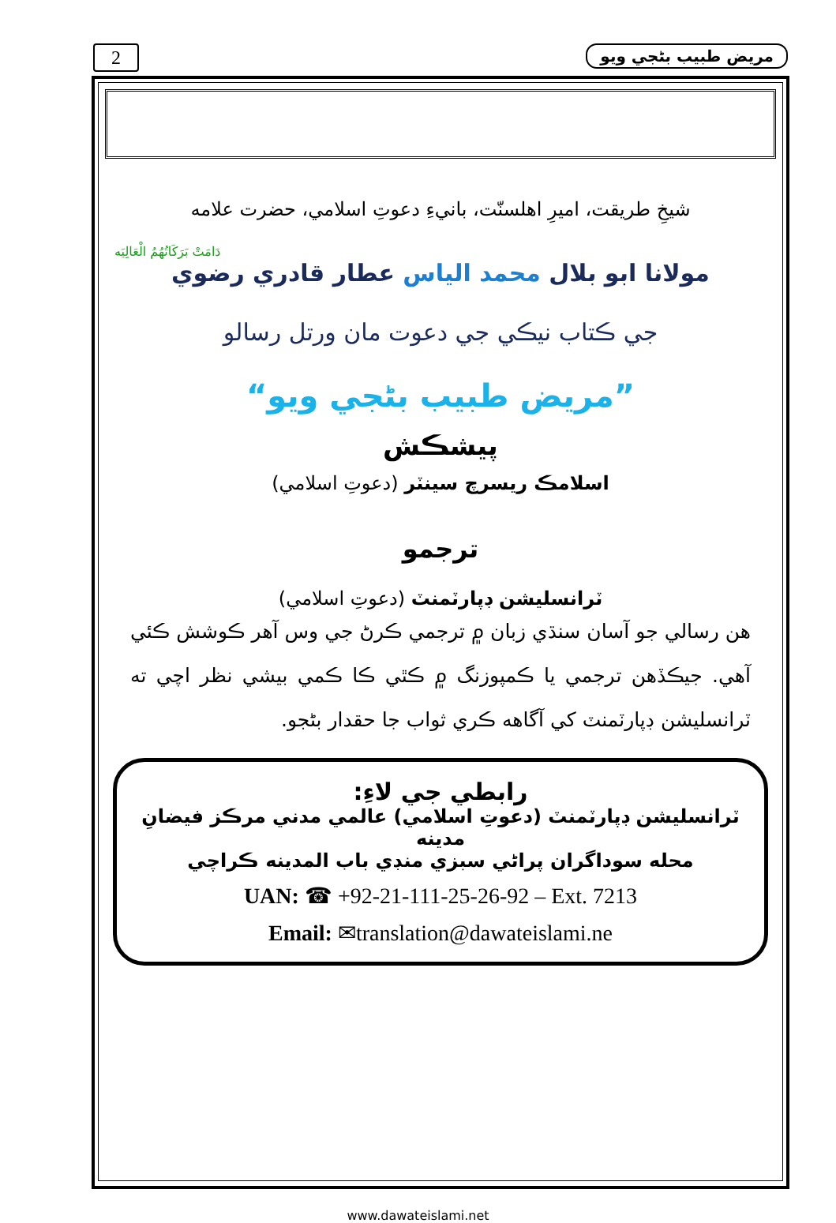2 مريض طبيب بڻجي ويو
شيخِ طريقت، اميرِ اهلسنّت، بانيءِ دعوتِ اسلامي، حضرت علامه
دَامَتْ بَرَكَاتُهُمُ الْعَالِيَه
مولانا ابو بلال محمد الياس عطار قادري رضوي
جي ڪتاب نيڪي جي دعوت مان ورتل رسالو
”مريض طبيب بڻجي ويو“
پيشڪش
اسلامڪ ريسرچ سينٽر (دعوتِ اسلامي)
ترجمو
ٽرانسليشن ڊپارٽمنٽ (دعوتِ اسلامي)
هن رسالي جو آسان سنڌي زبان ۾ ترجمي ڪرڻ جي وس آهر ڪوشش ڪئي آهي. جيڪڏهن ترجمي يا ڪمپوزنگ ۾ ڪٿي ڪا ڪمي بيشي نظر اچي ته ٽرانسليشن ڊپارٽمنٽ کي آگاهه ڪري ثواب جا حقدار بڻجو.
رابطي جي لاءِ:
ٽرانسليشن ڊپارٽمنٽ (دعوتِ اسلامي) عالمي مدني مرڪز فيضانِ مدينه
محله سوداگران پراڻي سبزي منڊي باب المدينه ڪراچي
UAN: ☎ +92-21-111-25-26-92 – Ext. 7213
Email: ✉translation@dawateislami.ne
www.dawateislami.net